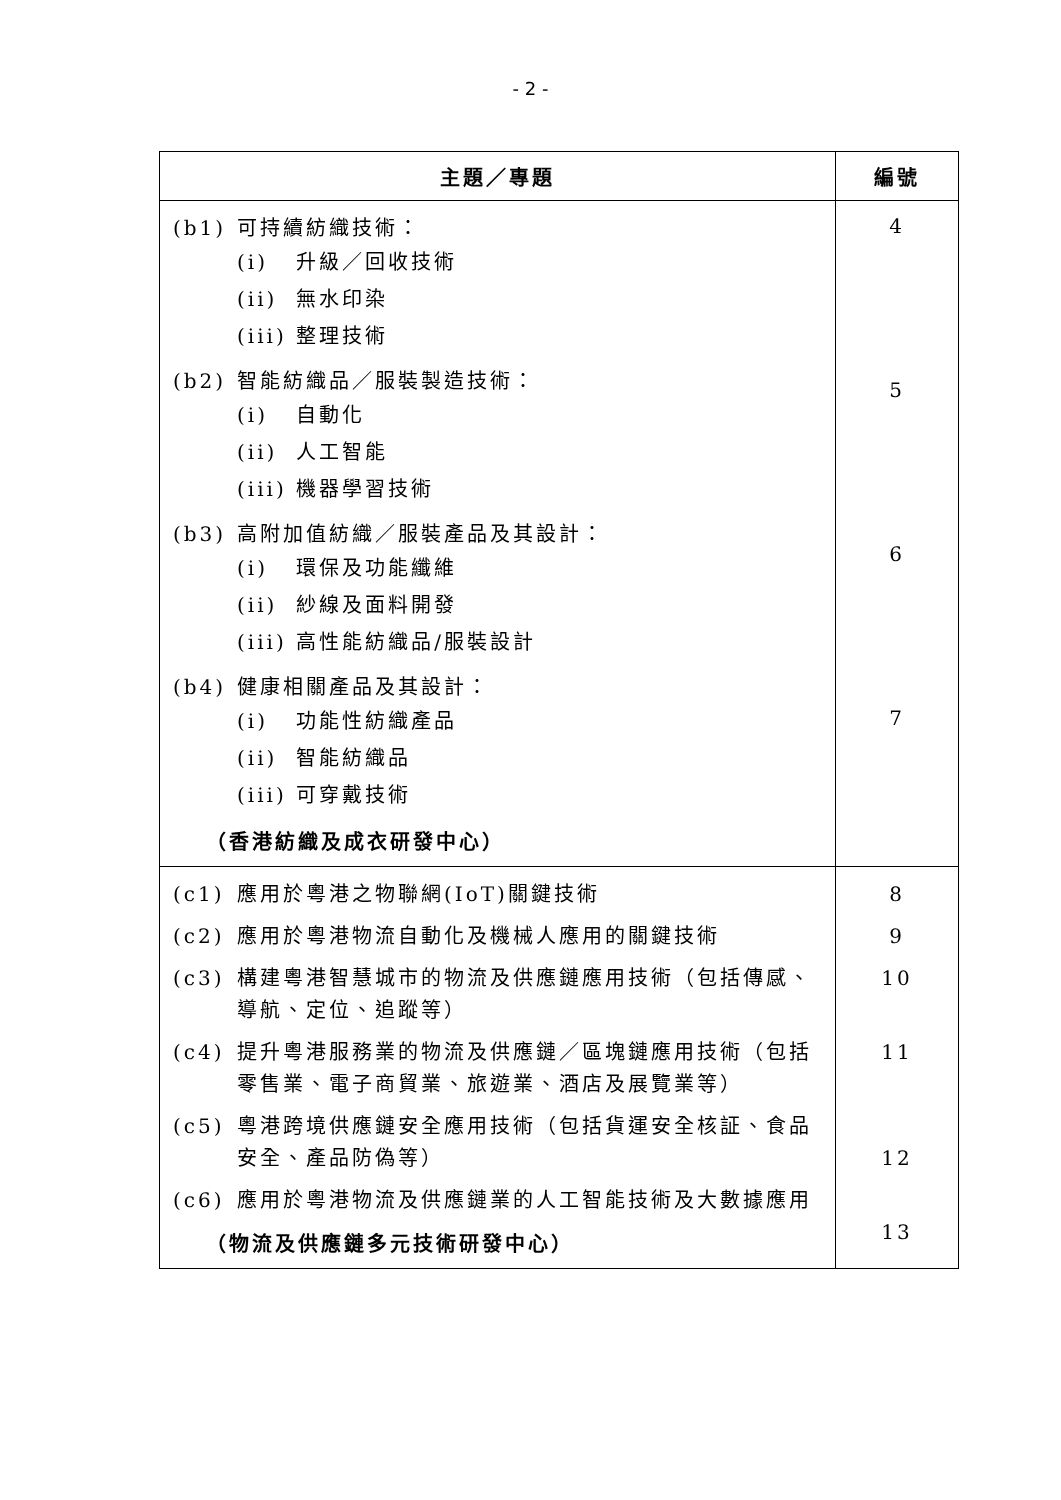- 2 -
| 主題／專題 | 編號 |
| --- | --- |
| (b1) 可持續紡織技術： (i) 升級／回收技術 (ii) 無水印染 (iii) 整理技術 (b2) 智能紡織品／服裝製造技術： (i) 自動化 (ii) 人工智能 (iii) 機器學習技術 (b3) 高附加值紡織／服裝產品及其設計： (i) 環保及功能纖維 (ii) 紗線及面料開發 (iii) 高性能紡織品/服裝設計 (b4) 健康相關產品及其設計： (i) 功能性紡織產品 (ii) 智能紡織品 (iii) 可穿戴技術 （香港紡織及成衣研發中心） | 4 5 6 7 |
| (c1) 應用於粵港之物聯網(IoT)關鍵技術 (c2) 應用於粵港物流自動化及機械人應用的關鍵技術 (c3) 構建粵港智慧城市的物流及供應鏈應用技術（包括傳感、導航、定位、追蹤等） (c4) 提升粵港服務業的物流及供應鏈／區塊鏈應用技術（包括零售業、電子商貿業、旅遊業、酒店及展覽業等） (c5) 粵港跨境供應鏈安全應用技術（包括貨運安全核証、食品安全、產品防偽等） (c6) 應用於粵港物流及供應鏈業的人工智能技術及大數據應用 （物流及供應鏈多元技術研發中心） | 8 9 10 11 12 13 |